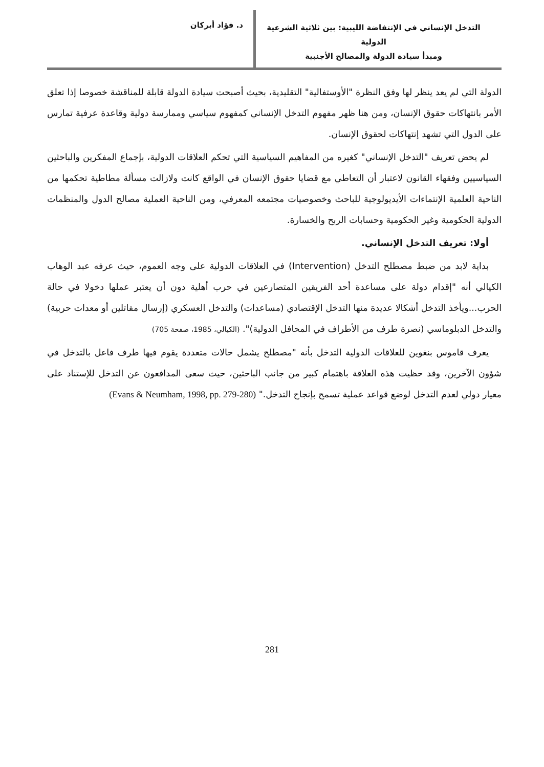د. فؤاد أبركان
التدخل الإنساني في الإنتفاضة الليبية: بين ثلاثية الشرعية الدولية
ومبدأ سيادة الدولة والمصالح الأجنبية
الدولة التي لم يعد ينظر لها وفق النظرة "الأوستفالية" التقليدية، بحيث أصبحت سيادة الدولة قابلة للمناقشة خصوصا إذا تعلق الأمر بانتهاكات حقوق الإنسان، ومن هنا ظهر مفهوم التدخل الإنساني كمفهوم سياسي وممارسة دولية وقاعدة عرفية تمارس على الدول التي تشهد إنتهاكات لحقوق الإنسان.
لم يحض تعريف "التدخل الإنساني" كغيره من المفاهيم السياسية التي تحكم العلاقات الدولية، بإجماع المفكرين والباحثين السياسيين وفقهاء القانون لاعتبار أن التعاطي مع قضايا حقوق الإنسان في الواقع كانت ولازالت مسألة مطاطية تحكمها من الناحية العلمية الإنتماءات الأيديولوجية للباحث وخصوصيات مجتمعه المعرفي، ومن الناحية العملية مصالح الدول والمنظمات الدولية الحكومية وغير الحكومية وحسابات الربح والخسارة.
أولا: تعريف التدخل الإنساني.
بداية لابد من ضبط مصطلح التدخل (Intervention) في العلاقات الدولية على وجه العموم، حيث عرفه عبد الوهاب الكيالي أنه "إقدام دولة على مساعدة أحد الفريقين المتصارعين في حرب أهلية دون أن يعتبر عملها دخولا في حالة الحرب...ويأخذ التدخل أشكالا عديدة منها التدخل الإقتصادي (مساعدات) والتدخل العسكري (إرسال مقاتلين أو معدات حربية) والتدخل الدبلوماسي (نصرة طرف من الأطراف في المحافل الدولية)". (الكيالي، 1985، صفحة 705)
يعرف قاموس بنغوين للعلاقات الدولية التدخل بأنه "مصطلح يشمل حالات متعددة يقوم فيها طرف فاعل بالتدخل في شؤون الآخرين، وقد حظيت هذه العلاقة باهتمام كبير من جانب الباحثين، حيث سعى المدافعون عن التدخل للإستناد على معيار دولي لعدم التدخل لوضع قواعد عملية تسمح بإنجاح التدخل." (Evans & Neumham, 1998, pp. 279-280)
281